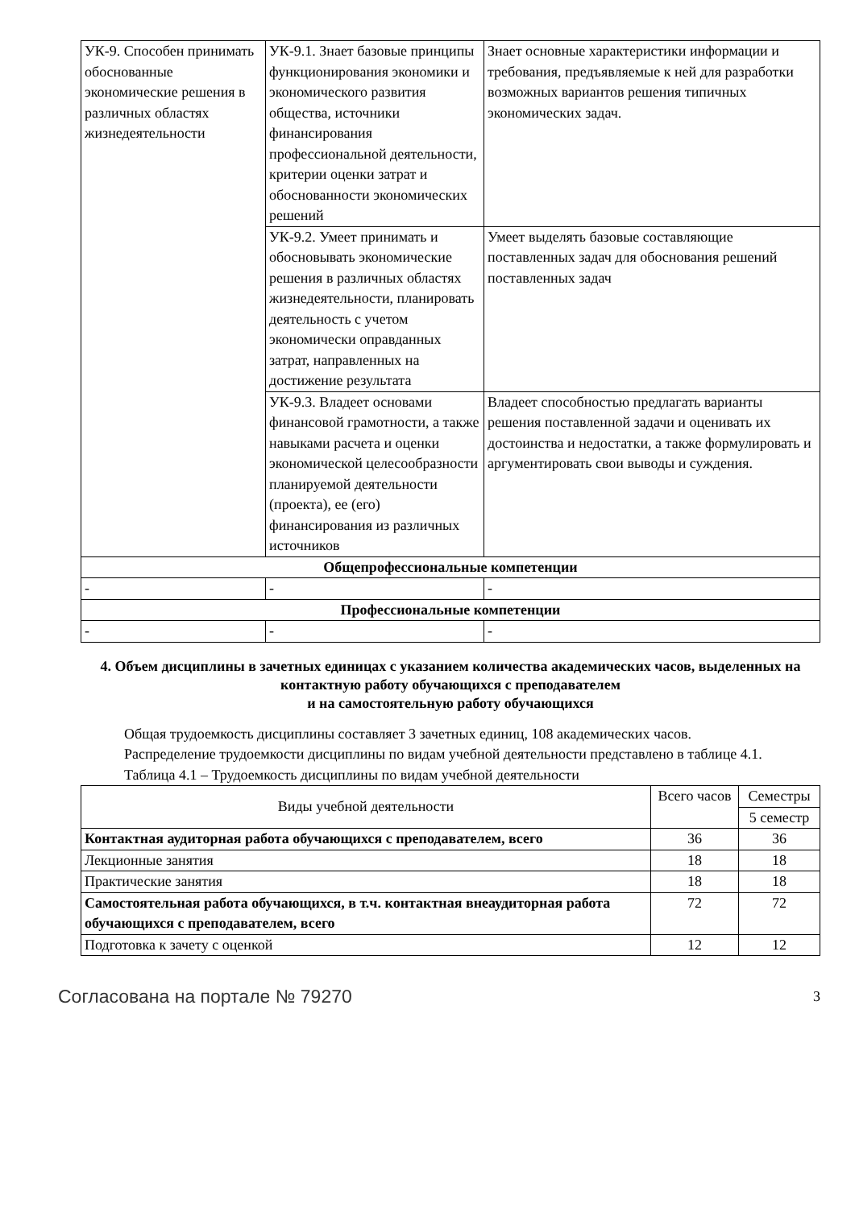| УК-9. Способен принимать обоснованные экономические решения в различных областях жизнедеятельности | УК-9.1. Знает базовые принципы функционирования экономики и экономического развития общества, источники финансирования профессиональной деятельности, критерии оценки затрат и обоснованности экономических решений | Знает основные характеристики информации и требования, предъявляемые к ней для разработки возможных вариантов решения типичных экономических задач. |
| | УК-9.2. Умеет принимать и обосновывать экономические решения в различных областях жизнедеятельности, планировать деятельность с учетом экономически оправданных затрат, направленных на достижение результата | Умеет выделять базовые составляющие поставленных задач для обоснования решений поставленных задач |
| | УК-9.3. Владеет основами финансовой грамотности, а также навыками расчета и оценки экономической целесообразности планируемой деятельности (проекта), ее (его) финансирования из различных источников | Владеет способностью предлагать варианты решения поставленной задачи и оценивать их достоинства и недостатки, а также формулировать и аргументировать свои выводы и суждения. |
| Общепрофессиональные компетенции | | |
| - | - | - |
| Профессиональные компетенции | | |
| - | - | - |
4. Объем дисциплины в зачетных единицах с указанием количества академических часов, выделенных на контактную работу обучающихся с преподавателем
и на самостоятельную работу обучающихся
Общая трудоемкость дисциплины составляет 3 зачетных единиц, 108 академических часов.
Распределение трудоемкости дисциплины по видам учебной деятельности представлено в таблице 4.1.
Таблица 4.1 – Трудоемкость дисциплины по видам учебной деятельности
| Виды учебной деятельности | Всего часов | Семестры |
| | | 5 семестр |
| Контактная аудиторная работа обучающихся с преподавателем, всего | 36 | 36 |
| Лекционные занятия | 18 | 18 |
| Практические занятия | 18 | 18 |
| Самостоятельная работа обучающихся, в т.ч. контактная внеаудиторная работа обучающихся с преподавателем, всего | 72 | 72 |
| Подготовка к зачету с оценкой | 12 | 12 |
Согласована на портале № 79270 3